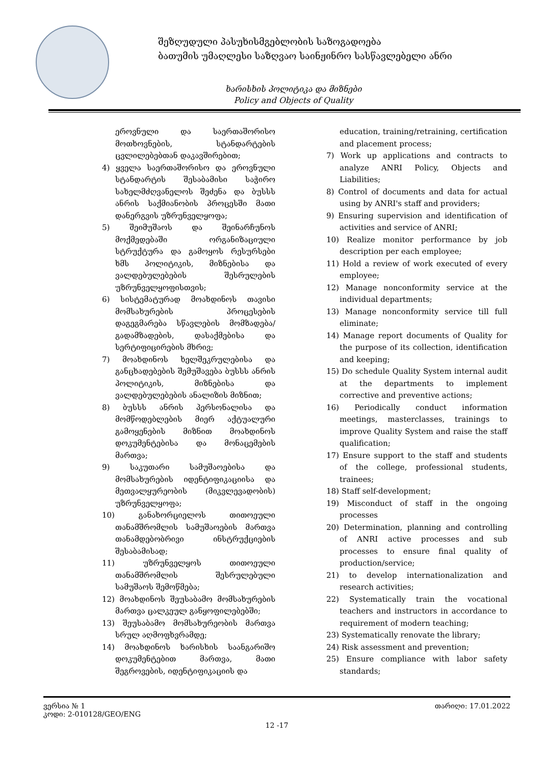შეზღუდული პასუხისმგებლობის საზოგადოება
ბათუმის უმაღლესი საზღვაო საინჟინრო სასწავლებელი ანრი
ხარისხის პოლიტიკა და მიზნები
Policy and Objects of Quality
ეროვნული და საერთაშორისო მოთხოვნების, სტანდარტების ცვლილებებთან დაკავშირებით;
4) ყველა საერთაშორისო და ეროვნული სტანდარტის შესაბამისი საჭირო სახელმძღვანელოს შეძენა და ბუსსს ანრის საქმიანობის პროცესში მათი დანერგვის უზრუნველყოფა;
5) შეიმუშაოს და შეინარჩუნოს მოქმედებაში ორგანიზაციული სტრუქტურა და გამოყოს რესურსები ხმს პოლიტიკის, მიზნებისა და ვალდებულებების შესრულების უზრუნველყოფისთვის;
6) სისტემატურად მოახდინოს თავისი მომსახურების პროცესების დაგეგმარება სწავლების მომზადება/გადამზადების, დასაქმებისა და სერტიფიცირების მხრივ;
7) მოახდინოს ხელშეკრულებისა და განცხადებების შემუშავება ბუსსს ანრის პოლიტიკის, მიზნებისა და ვალდებულებების ანალიზის მიზნით;
8) ბუსსს ანრის პერსონალისა და მომწოდებლების მიერ აქტუალური გამოყენების მიზნით მოახდინოს დოკუმენტებისა და მონაცემების მართვა;
9) საკუთარი სამუშაოებისა და მომსახურების იდენტიფიკაციისა და მეთვალყურეობის (მიკვლევადობის) უზრუნველყოფა;
10) განახორციელოს თითოეული თანამშრომლის სამუშაოების მართვა თანამდებობრივი ინსტრუქციების შესაბამისად;
11) უზრუნველყოს თითოეული თანამშრომლის შესრულებული სამუშაოს შემოწმება;
12) მოახდინოს შეუსაბამო მომსახურების მართვა ცალკეულ განყოფილებებში;
13) შეუსაბამო მომსახურეობის მართვა სრულ აღმოფხვრამდე;
14) მოახდინოს ხარისხის საანგარიშო დოკუმენტებით მართვა, მათი შეგროვების, იდენტიფიკაციის და
education, training/retraining, certification and placement process;
7) Work up applications and contracts to analyze ANRI Policy, Objects and Liabilities;
8) Control of documents and data for actual using by ANRI's staff and providers;
9) Ensuring supervision and identification of activities and service of ANRI;
10) Realize monitor performance by job description per each employee;
11) Hold a review of work executed of every employee;
12) Manage nonconformity service at the individual departments;
13) Manage nonconformity service till full eliminate;
14) Manage report documents of Quality for the purpose of its collection, identification and keeping;
15) Do schedule Quality System internal audit at the departments to implement corrective and preventive actions;
16) Periodically conduct information meetings, masterclasses, trainings to improve Quality System and raise the staff qualification;
17) Ensure support to the staff and students of the college, professional students, trainees;
18) Staff self-development;
19) Misconduct of staff in the ongoing processes
20) Determination, planning and controlling of ANRI active processes and sub processes to ensure final quality of production/service;
21) to develop internationalization and research activities;
22) Systematically train the vocational teachers and instructors in accordance to requirement of modern teaching;
23) Systematically renovate the library;
24) Risk assessment and prevention;
25) Ensure compliance with labor safety standards;
ვერსია № 1 თარიღი: 17.01.2022
კოდი: 2-010128/GEO/ENG
12 -17